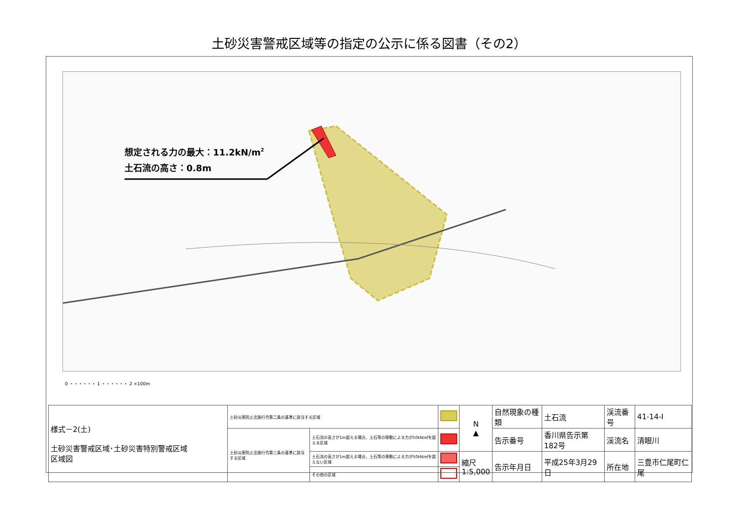土砂災害警戒区域等の指定の公示に係る図書（その2）
想定される力の最大：11.2kN/m2
土石流の高さ：0.8m
0 ・・・・・・ 1 ・・・・・・ 2 ×100m
| 様式－2(土) 土砂災害警戒区域･土砂災害特別警戒区域 区域図 | 土砂災害防止法施行令第二条の基準に該当する区域 | | | N ▲ | 自然現象の種類 | 土石流 | 渓流番号 | 41-14-Ⅰ |
| | 土砂災害防止法施行令第三条の基準に該当する区域 | 土石流の高さが1m超える場合、土石等の移動による力が50kN/㎡を超える区域 | | | 告示番号 | 香川県告示第182号 | 渓流名 | 清眼川 |
| | | 土石流の高さが1m超える場合、土石等の移動による力が50kN/㎡を超えない区域 | | 縮尺 1:5,000 | 告示年月日 | 平成25年3月29日 | 所在地 | 三豊市仁尾町仁尾 |
| | | その他の区域 | | | | | | |